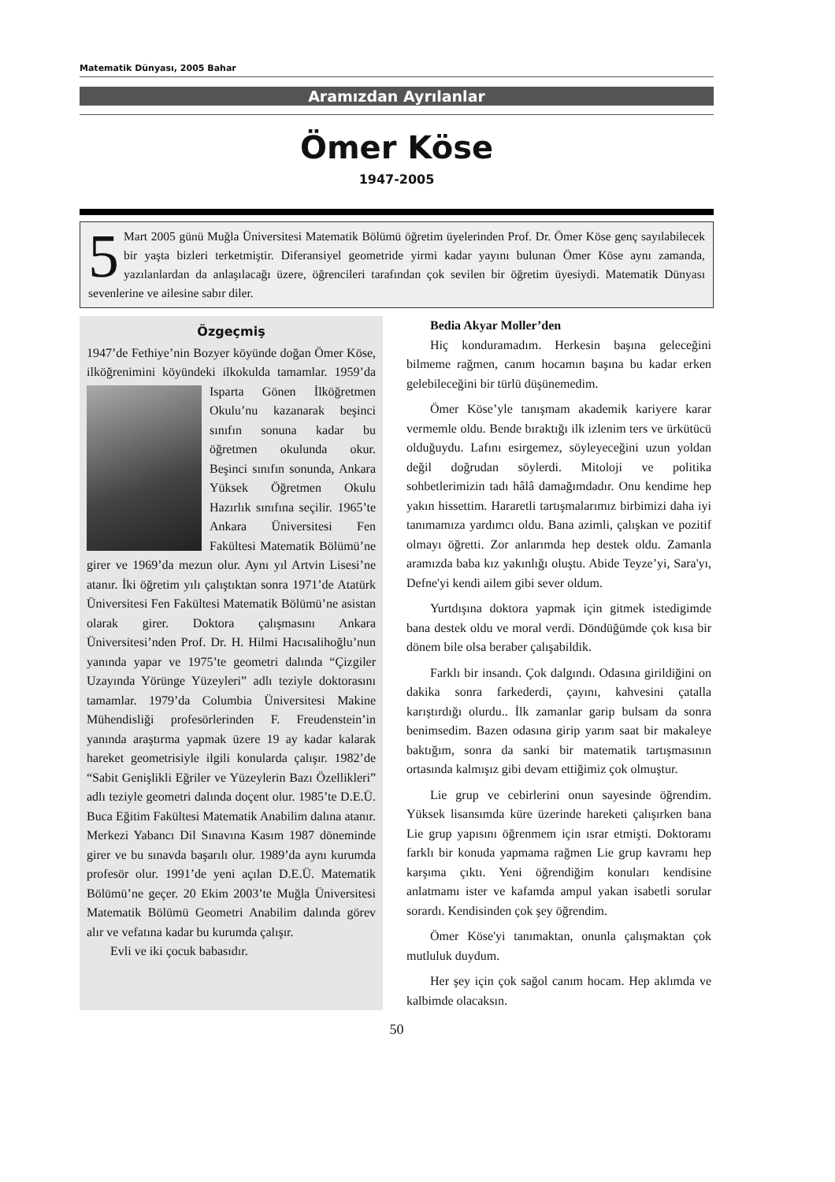Matematik Dünyası, 2005 Bahar
Aramızdan Ayrılanlar
Ömer Köse
1947-2005
5 Mart 2005 günü Muğla Üniversitesi Matematik Bölümü öğretim üyelerinden Prof. Dr. Ömer Köse genç sayılabilecek bir yaşta bizleri terketmiştir. Diferansiyel geometride yirmi kadar yayını bulunan Ömer Köse aynı zamanda, yazılanlardan da anlaşılacağı üzere, öğrencileri tarafından çok sevilen bir öğretim üyesiydi. Matematik Dünyası sevenlerine ve ailesine sabır diler.
Özgeçmiş
1947’de Fethiye’nin Bozyer köyünde doğan Ömer Köse, ilköğrenimini köyündeki ilkokulda tamamlar. 1959’da Isparta Gönen İlköğretmen Okulu’nu kazanarak beşinci sınıfın sonuna kadar bu öğretmen okulunda okur. Beşinci sınıfın sonunda, Ankara Yüksek Öğretmen Okulu Hazırlık sınıfına seçilir. 1965’te Ankara Üniversitesi Fen Fakültesi Matematik Bölümü’ne girer ve 1969’da mezun olur. Aynı yıl Artvin Lisesi’ne atanır. İki öğretim yılı çalıştıktan sonra 1971’de Atatürk Üniversitesi Fen Fakültesi Matematik Bölümü’ne asistan olarak girer. Doktora çalışmasını Ankara Üniversitesi’nden Prof. Dr. H. Hilmi Hacısalihoğlu’nun yanında yapar ve 1975’te geometri dalında “Çizgiler Uzayında Yörünge Yüzeyleri” adlı teziyle doktorasını tamamlar. 1979’da Columbia Üniversitesi Makine Mühendisliği profesörlerinden F. Freudenstein’in yanında araştırma yapmak üzere 19 ay kadar kalarak hareket geometrisiyle ilgili konularda çalışır. 1982’de “Sabit Genişlikli Eğriler ve Yüzeylerin Bazı Özellikleri” adlı teziyle geometri dalında doçent olur. 1985’te D.E.Ü. Buca Eğitim Fakültesi Matematik Anabilim dalına atanır. Merkezi Yabancı Dil Sınavına Kasım 1987 döneminde girer ve bu sınavda başarılı olur. 1989’da aynı kurumda profesör olur. 1991’de yeni açılan D.E.Ü. Matematik Bölümü’ne geçer. 20 Ekim 2003’te Muğla Üniversitesi Matematik Bölümü Geometri Anabilim dalında görev alır ve vefatına kadar bu kurumda çalışır.
Evli ve iki çocuk babasıdır.
Bedia Akyar Moller’den
Hiç konduramadım. Herkesin başına geleceğini bilmeme rağmen, canım hocamın başına bu kadar erken gelebileceğini bir türlü düşünemedim.
Ömer Köse’yle tanışmam akademik kariyere karar vermemle oldu. Bende bıraktığı ilk izlenim ters ve ürkütücü olduğuydu. Lafını esirgemez, söyleyeceğini uzun yoldan değil doğrudan söylerdi. Mitoloji ve politika sohbetlerimizin tadı hâlâ damağımdadır. Onu kendime hep yakın hissettim. Hararetli tartışmalarımız birbimizi daha iyi tanımamıza yardımcı oldu. Bana azimli, çalışkan ve pozitif olmayı öğretti. Zor anlarımda hep destek oldu. Zamanla aramızda baba kız yakınlığı oluştu. Abide Teyze’yi, Sara'yı, Defne'yi kendi ailem gibi sever oldum.
Yurtdışına doktora yapmak için gitmek istedigimde bana destek oldu ve moral verdi. Döndüğümde çok kısa bir dönem bile olsa beraber çalışabildik.
Farklı bir insandı. Çok dalgındı. Odasına girildiğini on dakika sonra farkederdi, çayını, kahvesini çatalla karıştırdığı olurdu.. İlk zamanlar garip bulsam da sonra benimsedim. Bazen odasına girip yarım saat bir makaleye baktığım, sonra da sanki bir matematik tartışmasının ortasında kalmışız gibi devam ettiğimiz çok olmuştur.
Lie grup ve cebirlerini onun sayesinde öğrendim. Yüksek lisansımda küre üzerinde hareketi çalışırken bana Lie grup yapısını öğrenmem için ısrar etmişti. Doktoramı farklı bir konuda yapmama rağmen Lie grup kavramı hep karşıma çıktı. Yeni öğrendiğim konuları kendisine anlatmamı ister ve kafamda ampul yakan isabetli sorular sorardı. Kendisinden çok şey öğrendim.
Ömer Köse'yi tanımaktan, onunla çalışmaktan çok mutluluk duydum.
Her şey için çok sağol canım hocam. Hep aklımda ve kalbimde olacaksın.
50